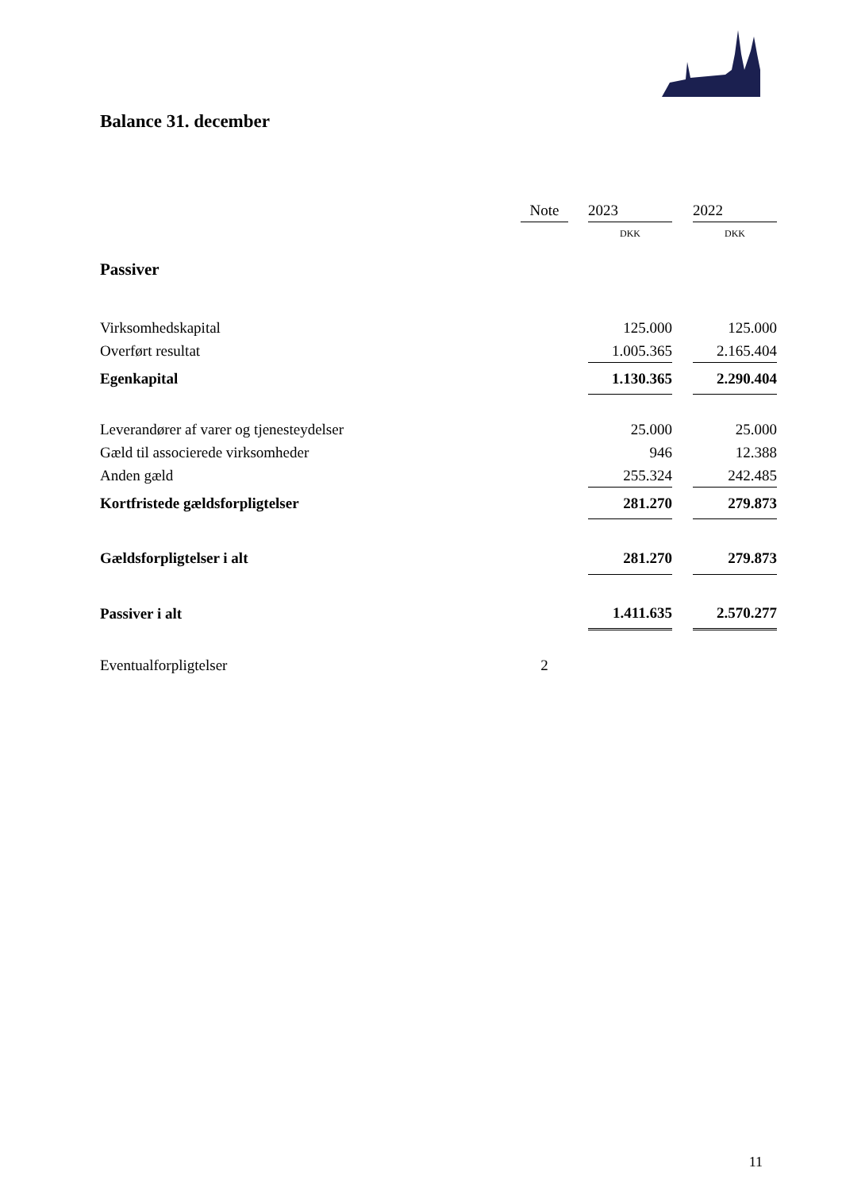Balance 31. december
| | Note | | 2023 | | 2022 |
| --- | --- | --- | --- | --- | --- |
| | | | DKK | | DKK |
| Passiver | | | | | |
| Virksomhedskapital | | | 125.000 | | 125.000 |
| Overført resultat | | | 1.005.365 | | 2.165.404 |
| Egenkapital | | | 1.130.365 | | 2.290.404 |
| Leverandører af varer og tjenesteydelser | | | 25.000 | | 25.000 |
| Gæld til associerede virksomheder | | | 946 | | 12.388 |
| Anden gæld | | | 255.324 | | 242.485 |
| Kortfristede gældsforpligtelser | | | 281.270 | | 279.873 |
| Gældsforpligtelser i alt | | | 281.270 | | 279.873 |
| Passiver i alt | | | 1.411.635 | | 2.570.277 |
| Eventualforpligtelser | 2 | | | | |
11